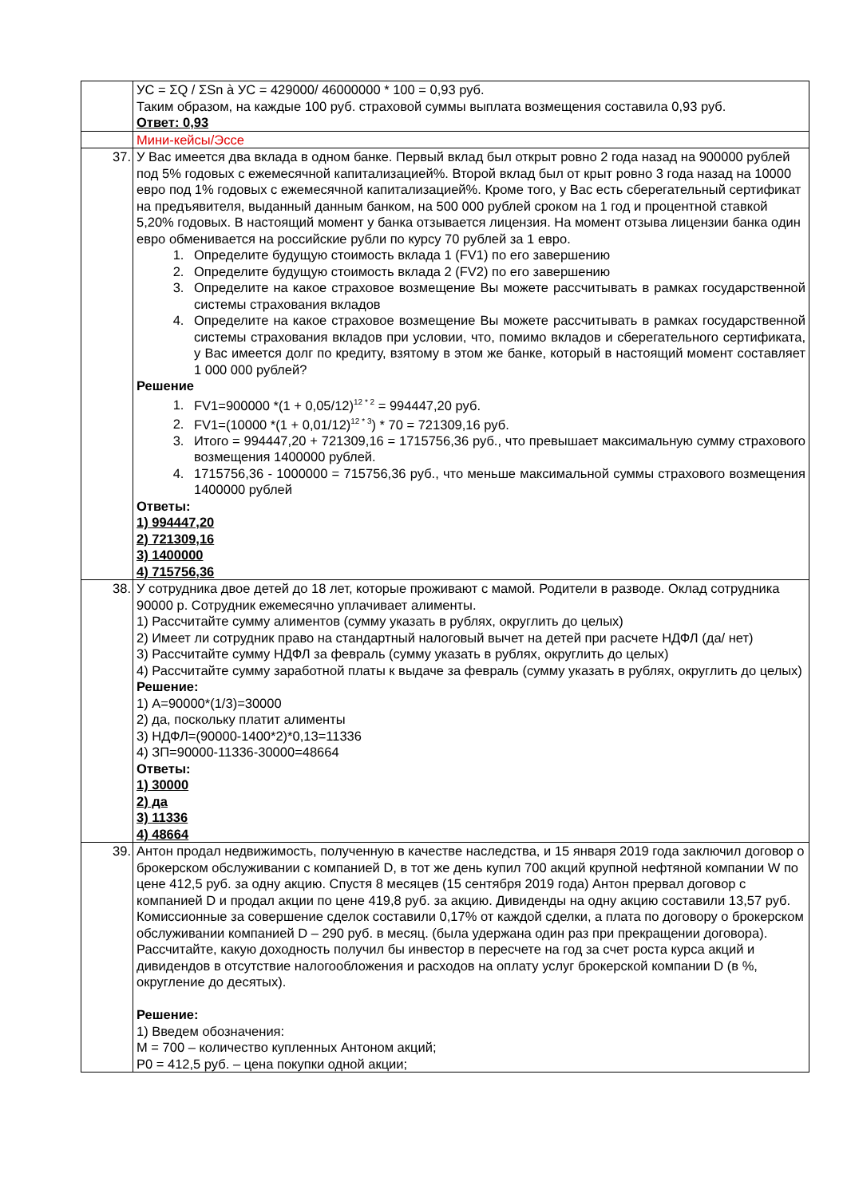| | УС = ΣQ / ΣSn à УС = 429000/ 46000000 * 100 = 0,93 руб. Таким образом, на каждые 100 руб. страховой суммы выплата возмещения составила 0,93 руб. Ответ: 0,93 |
| | Мини-кейсы/Эссе |
| 37. | У Вас имеется два вклада в одном банке. Первый вклад был открыт ровно 2 года назад на 900000 рублей под 5% годовых с ежемесячной капитализацией%. Второй вклад был от крыт ровно 3 года назад на 10000 евро под 1% годовых с ежемесячной капитализацией%. Кроме того, у Вас есть сберегательный сертификат на предъявителя, выданный данным банком, на 500 000 рублей сроком на 1 год и процентной ставкой 5,20% годовых. В настоящий момент у банка отзывается лицензия. На момент отзыва лицензии банка один евро обменивается на российские рубли по курсу 70 рублей за 1 евро. 1. Определите будущую стоимость вклада 1 (FV1) по его завершению 2. Определите будущую стоимость вклада 2 (FV2) по его завершению 3. Определите на какое страховое возмещение Вы можете рассчитывать в рамках государственной системы страхования вкладов 4. Определите на какое страховое возмещение Вы можете рассчитывать в рамках государственной системы страхования вкладов при условии, что, помимо вкладов и сберегательного сертификата, у Вас имеется долг по кредиту, взятому в этом же банке, который в настоящий момент составляет 1 000 000 рублей? Решение 1. FV1=900000 *(1 + 0,05/12)<sup>12 * 2</sup> = 994447,20 руб. 2. FV1=(10000 *(1 + 0,01/12)<sup>12 * 3</sup>) * 70 = 721309,16 руб. 3. Итого = 994447,20 + 721309,16 = 1715756,36 руб., что превышает максимальную сумму страхового возмещения 1400000 рублей. 4. 1715756,36 - 1000000 = 715756,36 руб., что меньше максимальной суммы страхового возмещения 1400000 рублей Ответы: 1) 994447,20 2) 721309,16 3) 1400000 4) 715756,36 |
| 38. | У сотрудника двое детей до 18 лет, которые проживают с мамой. Родители в разводе. Оклад сотрудника 90000 р. Сотрудник ежемесячно уплачивает алименты. 1) Рассчитайте сумму алиментов (сумму указать в рублях, округлить до целых) 2) Имеет ли сотрудник право на стандартный налоговый вычет на детей при расчете НДФЛ (да/ нет) 3) Рассчитайте сумму НДФЛ за февраль (сумму указать в рублях, округлить до целых) 4) Рассчитайте сумму заработной платы к выдаче за февраль (сумму указать в рублях, округлить до целых) Решение: 1) А=90000*(1/3)=30000 2) да, поскольку платит алименты 3) НДФЛ=(90000-1400*2)*0,13=11336 4) ЗП=90000-11336-30000=48664 Ответы: 1) 30000 2) да 3) 11336 4) 48664 |
| 39. | Антон продал недвижимость, полученную в качестве наследства, и 15 января 2019 года заключил договор о брокерском обслуживании с компанией D, в тот же день купил 700 акций крупной нефтяной компании W по цене 412,5 руб. за одну акцию. Спустя 8 месяцев (15 сентября 2019 года) Антон прервал договор с компанией D и продал акции по цене 419,8 руб. за акцию. Дивиденды на одну акцию составили 13,57 руб. Комиссионные за совершение сделок составили 0,17% от каждой сделки, а плата по договору о брокерском обслуживании компанией D – 290 руб. в месяц. (была удержана один раз при прекращении договора). Рассчитайте, какую доходность получил бы инвестор в пересчете на год за счет роста курса акций и дивидендов в отсутствие налогообложения и расходов на оплату услуг брокерской компании D (в %, округление до десятых). Решение: 1) Введем обозначения: M = 700 – количество купленных Антоном акций; P0 = 412,5 руб. – цена покупки одной акции; |